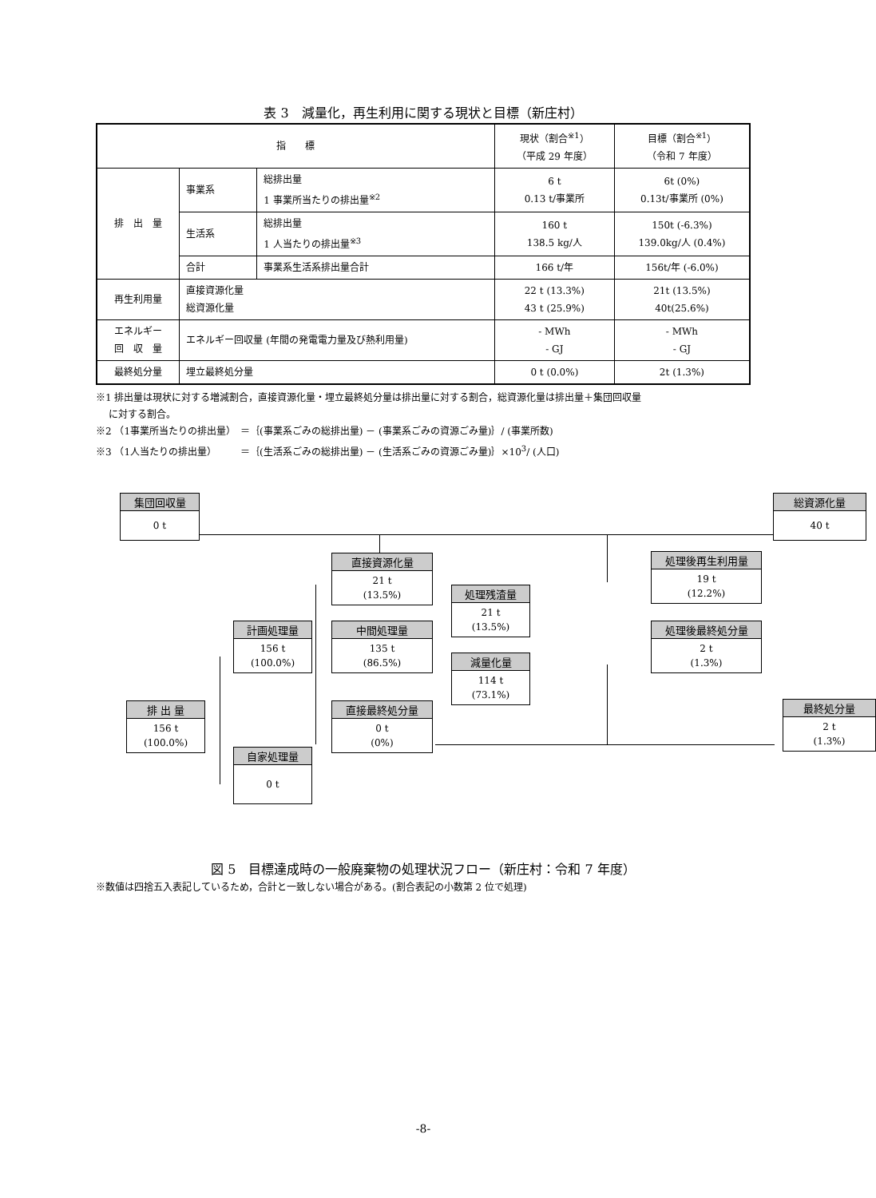表 3　減量化，再生利用に関する現状と目標（新庄村）
| 指 標 | | | 現状（割合<sup>※1</sup>） （平成 29 年度） | 目標（割合<sup>※1</sup>） （令和 7 年度） |
| --- | --- | --- | --- | --- |
| 排 出 量 | 事業系 | 総排出量 1 事業所当たりの排出量<sup>※2</sup> | 6 t 0.13 t/事業所 | 6t (0%) 0.13t/事業所 (0%) |
| | 生活系 | 総排出量 1 人当たりの排出量<sup>※3</sup> | 160 t 138.5 kg/人 | 150t (-6.3%) 139.0kg/人 (0.4%) |
| | 合計 | 事業系生活系排出量合計 | 166 t/年 | 156t/年 (-6.0%) |
| 再生利用量 | 直接資源化量 総資源化量 | | 22 t (13.3%) 43 t (25.9%) | 21t (13.5%) 40t(25.6%) |
| エネルギー 回 収 量 | エネルギー回収量 (年間の発電電力量及び熱利用量) | | - MWh - GJ | - MWh - GJ |
| 最終処分量 | 埋立最終処分量 | | 0 t (0.0%) | 2t (1.3%) |
※1 排出量は現状に対する増減割合，直接資源化量・埋立最終処分量は排出量に対する割合，総資源化量は排出量＋集団回収量
　 に対する割合。
※2 （1事業所当たりの排出量）　＝｛(事業系ごみの総排出量) － (事業系ごみの資源ごみ量)｝/ (事業所数)
※3 （1人当たりの排出量）　　　＝｛(生活系ごみの総排出量) － (生活系ごみの資源ごみ量)｝×10<sup>3</sup>/ (人口)
集団回収量
0 t
総資源化量
40 t
直接資源化量
21 t
(13.5%)
処理後再生利用量
19 t
(12.2%)
処理残渣量
21 t
(13.5%)
計画処理量
156 t
(100.0%)
中間処理量
135 t
(86.5%)
処理後最終処分量
2 t
(1.3%)
減量化量
114 t
(73.1%)
排 出 量
156 t
(100.0%)
直接最終処分量
0 t
(0%)
最終処分量
2 t
(1.3%)
自家処理量
0 t
図 5　目標達成時の一般廃棄物の処理状況フロー（新庄村：令和 7 年度）
※数値は四捨五入表記しているため，合計と一致しない場合がある。(割合表記の小数第 2 位で処理)
-8-